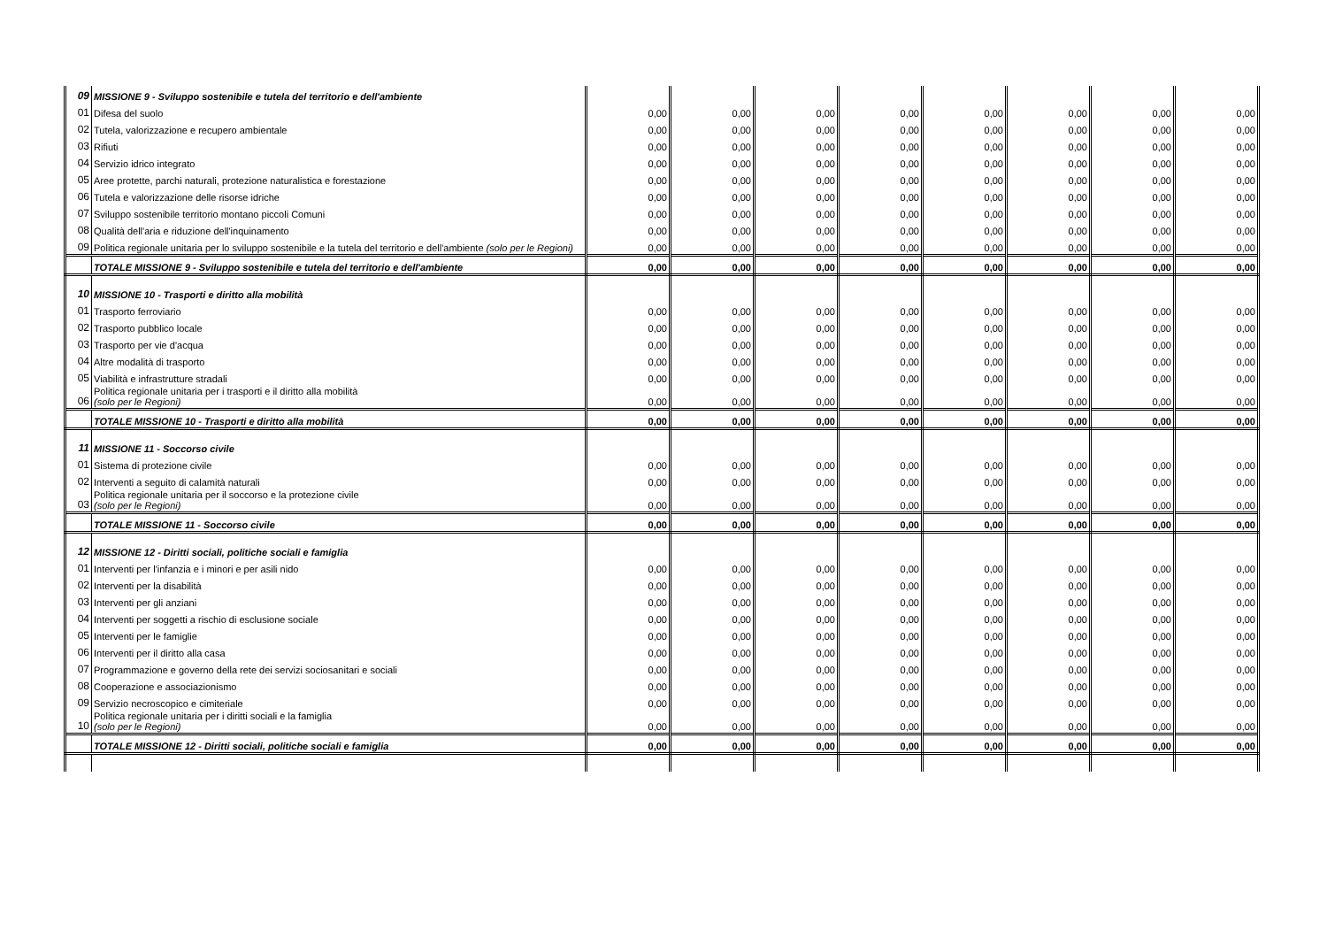| 09 | MISSIONE 9 - Sviluppo sostenibile e tutela del territorio e dell'ambiente | | | | | | | | |
| 01 | Difesa del suolo | 0,00 | 0,00 | 0,00 | 0,00 | 0,00 | 0,00 | 0,00 | 0,00 |
| 02 | Tutela, valorizzazione e recupero ambientale | 0,00 | 0,00 | 0,00 | 0,00 | 0,00 | 0,00 | 0,00 | 0,00 |
| 03 | Rifiuti | 0,00 | 0,00 | 0,00 | 0,00 | 0,00 | 0,00 | 0,00 | 0,00 |
| 04 | Servizio idrico integrato | 0,00 | 0,00 | 0,00 | 0,00 | 0,00 | 0,00 | 0,00 | 0,00 |
| 05 | Aree protette, parchi naturali, protezione naturalistica e forestazione | 0,00 | 0,00 | 0,00 | 0,00 | 0,00 | 0,00 | 0,00 | 0,00 |
| 06 | Tutela e valorizzazione delle risorse idriche | 0,00 | 0,00 | 0,00 | 0,00 | 0,00 | 0,00 | 0,00 | 0,00 |
| 07 | Sviluppo sostenibile territorio montano piccoli Comuni | 0,00 | 0,00 | 0,00 | 0,00 | 0,00 | 0,00 | 0,00 | 0,00 |
| 08 | Qualità dell'aria e riduzione dell'inquinamento | 0,00 | 0,00 | 0,00 | 0,00 | 0,00 | 0,00 | 0,00 | 0,00 |
| 09 | Politica regionale unitaria per lo sviluppo sostenibile e la tutela del territorio e dell'ambiente (solo per le Regioni) | 0,00 | 0,00 | 0,00 | 0,00 | 0,00 | 0,00 | 0,00 | 0,00 |
| | TOTALE MISSIONE 9 - Sviluppo sostenibile e tutela del territorio e dell'ambiente | 0,00 | 0,00 | 0,00 | 0,00 | 0,00 | 0,00 | 0,00 | 0,00 |
| 10 | MISSIONE 10 - Trasporti e diritto alla mobilità | | | | | | | | |
| 01 | Trasporto ferroviario | 0,00 | 0,00 | 0,00 | 0,00 | 0,00 | 0,00 | 0,00 | 0,00 |
| 02 | Trasporto pubblico locale | 0,00 | 0,00 | 0,00 | 0,00 | 0,00 | 0,00 | 0,00 | 0,00 |
| 03 | Trasporto per vie d'acqua | 0,00 | 0,00 | 0,00 | 0,00 | 0,00 | 0,00 | 0,00 | 0,00 |
| 04 | Altre modalità di trasporto | 0,00 | 0,00 | 0,00 | 0,00 | 0,00 | 0,00 | 0,00 | 0,00 |
| 05 | Viabilità e infrastrutture stradali | 0,00 | 0,00 | 0,00 | 0,00 | 0,00 | 0,00 | 0,00 | 0,00 |
| 06 | Politica regionale unitaria per i trasporti e il diritto alla mobilità (solo per le Regioni) | 0,00 | 0,00 | 0,00 | 0,00 | 0,00 | 0,00 | 0,00 | 0,00 |
| | TOTALE MISSIONE 10 - Trasporti e diritto alla mobilità | 0,00 | 0,00 | 0,00 | 0,00 | 0,00 | 0,00 | 0,00 | 0,00 |
| 11 | MISSIONE 11 - Soccorso civile | | | | | | | | |
| 01 | Sistema di protezione civile | 0,00 | 0,00 | 0,00 | 0,00 | 0,00 | 0,00 | 0,00 | 0,00 |
| 02 | Interventi a seguito di calamità naturali | 0,00 | 0,00 | 0,00 | 0,00 | 0,00 | 0,00 | 0,00 | 0,00 |
| 03 | Politica regionale unitaria per il soccorso e la protezione civile (solo per le Regioni) | 0,00 | 0,00 | 0,00 | 0,00 | 0,00 | 0,00 | 0,00 | 0,00 |
| | TOTALE MISSIONE 11 - Soccorso civile | 0,00 | 0,00 | 0,00 | 0,00 | 0,00 | 0,00 | 0,00 | 0,00 |
| 12 | MISSIONE 12 - Diritti sociali, politiche sociali e famiglia | | | | | | | | |
| 01 | Interventi per l'infanzia e i minori e per asili nido | 0,00 | 0,00 | 0,00 | 0,00 | 0,00 | 0,00 | 0,00 | 0,00 |
| 02 | Interventi per la disabilità | 0,00 | 0,00 | 0,00 | 0,00 | 0,00 | 0,00 | 0,00 | 0,00 |
| 03 | Interventi per gli anziani | 0,00 | 0,00 | 0,00 | 0,00 | 0,00 | 0,00 | 0,00 | 0,00 |
| 04 | Interventi per soggetti a rischio di esclusione sociale | 0,00 | 0,00 | 0,00 | 0,00 | 0,00 | 0,00 | 0,00 | 0,00 |
| 05 | Interventi per le famiglie | 0,00 | 0,00 | 0,00 | 0,00 | 0,00 | 0,00 | 0,00 | 0,00 |
| 06 | Interventi per il diritto alla casa | 0,00 | 0,00 | 0,00 | 0,00 | 0,00 | 0,00 | 0,00 | 0,00 |
| 07 | Programmazione e governo della rete dei servizi sociosanitari e sociali | 0,00 | 0,00 | 0,00 | 0,00 | 0,00 | 0,00 | 0,00 | 0,00 |
| 08 | Cooperazione e associazionismo | 0,00 | 0,00 | 0,00 | 0,00 | 0,00 | 0,00 | 0,00 | 0,00 |
| 09 | Servizio necroscopico e cimiteriale | 0,00 | 0,00 | 0,00 | 0,00 | 0,00 | 0,00 | 0,00 | 0,00 |
| 10 | Politica regionale unitaria per i diritti sociali e la famiglia (solo per le Regioni) | 0,00 | 0,00 | 0,00 | 0,00 | 0,00 | 0,00 | 0,00 | 0,00 |
| | TOTALE MISSIONE 12 - Diritti sociali, politiche sociali e famiglia | 0,00 | 0,00 | 0,00 | 0,00 | 0,00 | 0,00 | 0,00 | 0,00 |